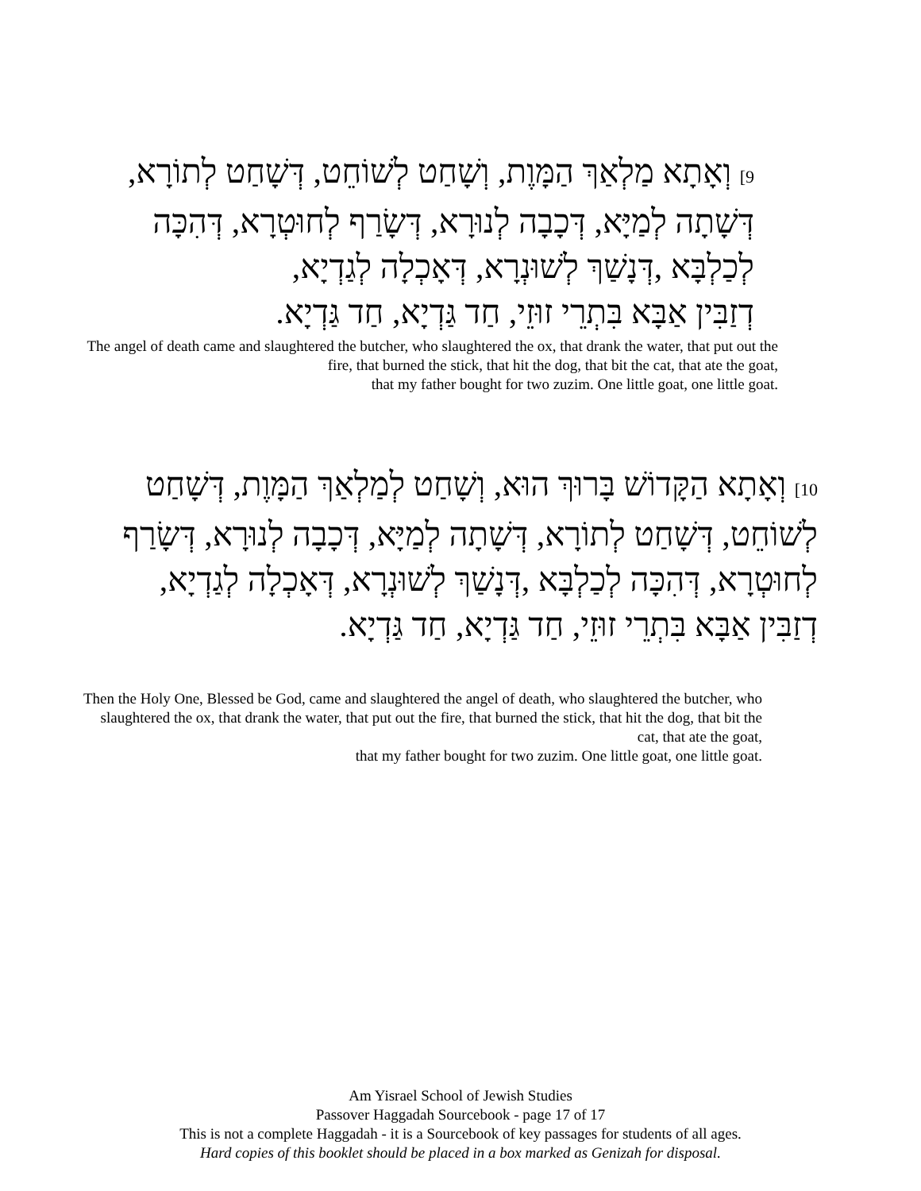9] וְאָתָא מַלְאַךְ הַמָּוֶת, וְשָׁחַט לְשׁוֹחֵט, דְּשָׁחַט לְתוֹרָא, דְּשָׁתָה לְמַיָּא, דְּכָבָה לְנוּרָא, דְּשָׂרַף לְחוּטְרָא, דְּהִכָּה לְכַלְבָּא ,דְּנָשַׁךְ לְשׁוּנְרָא, דְּאָכְלָה לְגַדְיָא,
דְזַבִּין אַבָּא בִּתְרֵי זוּזֵי, חַד גַּדְיָא, חַד גַּדְיָא.
The angel of death came and slaughtered the butcher, who slaughtered the ox, that drank the water, that put out the fire, that burned the stick, that hit the dog, that bit the cat, that ate the goat,
that my father bought for two zuzim. One little goat, one little goat.
10] וְאָתָא הַקָּדוֹשׁ בָּרוּךְ הוּא, וְשָׁחַט לְמַלְאַךְ הַמָּוֶת, דְּשָׁחַט לְשׁוֹחֵט, דְּשָׁחַט לְתוֹרָא, דְּשָׁתָה לְמַיָּא, דְּכָבָה לְנוּרָא, דְּשָׂרַף לְחוּטְרָא, דְּהִכָּה לְכַלְבָּא ,דְּנָשַׁךְ לְשׁוּנְרָא, דְּאָכְלָה לְגַדְיָא,
דְזַבִּין אַבָּא בִּתְרֵי זוּזֵי, חַד גַּדְיָא, חַד גַּדְיָא.
Then the Holy One, Blessed be God, came and slaughtered the angel of death, who slaughtered the butcher, who slaughtered the ox, that drank the water, that put out the fire, that burned the stick, that hit the dog, that bit the cat, that ate the goat,
that my father bought for two zuzim. One little goat, one little goat.
Am Yisrael School of Jewish Studies
Passover Haggadah Sourcebook - page 17 of 17
This is not a complete Haggadah - it is a Sourcebook of key passages for students of all ages.
Hard copies of this booklet should be placed in a box marked as Genizah for disposal.